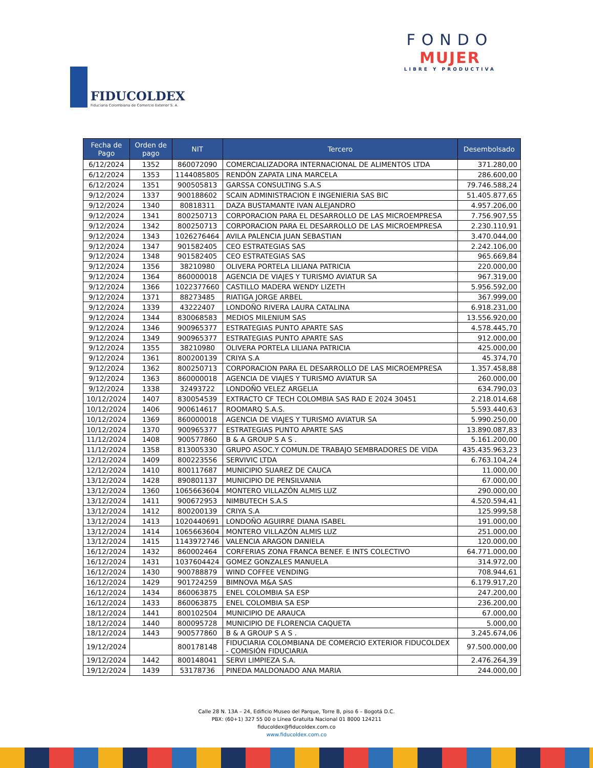FIDUCOLDEX
Fiduciaria Colombiana de Comercio Exterior S. A.
FONDO
MUJER
LIBRE Y PRODUCTIVA
| Fecha de Pago | Orden de pago | NIT | Tercero | Desembolsado |
| --- | --- | --- | --- | --- |
| 6/12/2024 | 1352 | 860072090 | COMERCIALIZADORA INTERNACIONAL DE ALIMENTOS LTDA | 371.280,00 |
| 6/12/2024 | 1353 | 1144085805 | RENDÓN ZAPATA LINA MARCELA | 286.600,00 |
| 6/12/2024 | 1351 | 900505813 | GARSSA CONSULTING S.A.S | 79.746.588,24 |
| 9/12/2024 | 1337 | 900188602 | SCAIN ADMINISTRACION E INGENIERIA SAS BIC | 51.405.877,65 |
| 9/12/2024 | 1340 | 80818311 | DAZA BUSTAMANTE IVAN ALEJANDRO | 4.957.206,00 |
| 9/12/2024 | 1341 | 800250713 | CORPORACION PARA EL DESARROLLO DE LAS MICROEMPRESA | 7.756.907,55 |
| 9/12/2024 | 1342 | 800250713 | CORPORACION PARA EL DESARROLLO DE LAS MICROEMPRESA | 2.230.110,91 |
| 9/12/2024 | 1343 | 1026276464 | AVILA PALENCIA JUAN SEBASTIAN | 3.470.044,00 |
| 9/12/2024 | 1347 | 901582405 | CEO ESTRATEGIAS SAS | 2.242.106,00 |
| 9/12/2024 | 1348 | 901582405 | CEO ESTRATEGIAS SAS | 965.669,84 |
| 9/12/2024 | 1356 | 38210980 | OLIVERA PORTELA LILIANA PATRICIA | 220.000,00 |
| 9/12/2024 | 1364 | 860000018 | AGENCIA DE VIAJES Y TURISMO AVIATUR SA | 967.319,00 |
| 9/12/2024 | 1366 | 1022377660 | CASTILLO MADERA WENDY LIZETH | 5.956.592,00 |
| 9/12/2024 | 1371 | 88273485 | RIATIGA JORGE ARBEL | 367.999,00 |
| 9/12/2024 | 1339 | 43222407 | LONDOÑO RIVERA LAURA CATALINA | 6.918.231,00 |
| 9/12/2024 | 1344 | 830068583 | MEDIOS MILENIUM SAS | 13.556.920,00 |
| 9/12/2024 | 1346 | 900965377 | ESTRATEGIAS PUNTO APARTE SAS | 4.578.445,70 |
| 9/12/2024 | 1349 | 900965377 | ESTRATEGIAS PUNTO APARTE SAS | 912.000,00 |
| 9/12/2024 | 1355 | 38210980 | OLIVERA PORTELA LILIANA PATRICIA | 425.000,00 |
| 9/12/2024 | 1361 | 800200139 | CRIYA S.A | 45.374,70 |
| 9/12/2024 | 1362 | 800250713 | CORPORACION PARA EL DESARROLLO DE LAS MICROEMPRESA | 1.357.458,88 |
| 9/12/2024 | 1363 | 860000018 | AGENCIA DE VIAJES Y TURISMO AVIATUR SA | 260.000,00 |
| 9/12/2024 | 1338 | 32493722 | LONDOÑO VELEZ ARGELIA | 634.790,03 |
| 10/12/2024 | 1407 | 830054539 | EXTRACTO CF TECH COLOMBIA SAS RAD E 2024 30451 | 2.218.014,68 |
| 10/12/2024 | 1406 | 900614617 | ROOMARQ S.A.S. | 5.593.440,63 |
| 10/12/2024 | 1369 | 860000018 | AGENCIA DE VIAJES Y TURISMO AVIATUR SA | 5.990.250,00 |
| 10/12/2024 | 1370 | 900965377 | ESTRATEGIAS PUNTO APARTE SAS | 13.890.087,83 |
| 11/12/2024 | 1408 | 900577860 | B & A GROUP S A S . | 5.161.200,00 |
| 11/12/2024 | 1358 | 813005330 | GRUPO ASOC.Y COMUN.DE TRABAJO SEMBRADORES DE VIDA | 435.435.963,23 |
| 12/12/2024 | 1409 | 800223556 | SERVIVIC LTDA | 6.763.104,24 |
| 12/12/2024 | 1410 | 800117687 | MUNICIPIO SUAREZ DE CAUCA | 11.000,00 |
| 13/12/2024 | 1428 | 890801137 | MUNICIPIO DE PENSILVANIA | 67.000,00 |
| 13/12/2024 | 1360 | 1065663604 | MONTERO VILLAZÓN ALMIS LUZ | 290.000,00 |
| 13/12/2024 | 1411 | 900672953 | NIMBUTECH S.A.S | 4.520.594,41 |
| 13/12/2024 | 1412 | 800200139 | CRIYA S.A | 125.999,58 |
| 13/12/2024 | 1413 | 1020440691 | LONDOÑO AGUIRRE DIANA ISABEL | 191.000,00 |
| 13/12/2024 | 1414 | 1065663604 | MONTERO VILLAZÓN ALMIS LUZ | 251.000,00 |
| 13/12/2024 | 1415 | 1143972746 | VALENCIA ARAGON DANIELA | 120.000,00 |
| 16/12/2024 | 1432 | 860002464 | CORFERIAS ZONA FRANCA BENEF. E INTS COLECTIVO | 64.771.000,00 |
| 16/12/2024 | 1431 | 1037604424 | GOMEZ GONZALES MANUELA | 314.972,00 |
| 16/12/2024 | 1430 | 900788879 | WIND COFFEE VENDING | 708.944,61 |
| 16/12/2024 | 1429 | 901724259 | BIMNOVA M&A SAS | 6.179.917,20 |
| 16/12/2024 | 1434 | 860063875 | ENEL COLOMBIA SA ESP | 247.200,00 |
| 16/12/2024 | 1433 | 860063875 | ENEL COLOMBIA SA ESP | 236.200,00 |
| 18/12/2024 | 1441 | 800102504 | MUNICIPIO DE ARAUCA | 67.000,00 |
| 18/12/2024 | 1440 | 800095728 | MUNICIPIO DE FLORENCIA CAQUETA | 5.000,00 |
| 18/12/2024 | 1443 | 900577860 | B & A GROUP S A S . | 3.245.674,06 |
| 19/12/2024 | | 800178148 | FIDUCIARIA COLOMBIANA DE COMERCIO EXTERIOR FIDUCOLDEX - COMISIÓN FIDUCIARIA | 97.500.000,00 |
| 19/12/2024 | 1442 | 800148041 | SERVI LIMPIEZA S.A. | 2.476.264,39 |
| 19/12/2024 | 1439 | 53178736 | PINEDA MALDONADO ANA MARIA | 244.000,00 |
Calle 28 N. 13A – 24, Edificio Museo del Parque, Torre B, piso 6 – Bogotá D.C.
PBX: (60+1) 327 55 00 o Línea Gratuita Nacional 01 8000 124211
fiducoldex@fiducoldex.com.co
www.fiducoldex.com.co